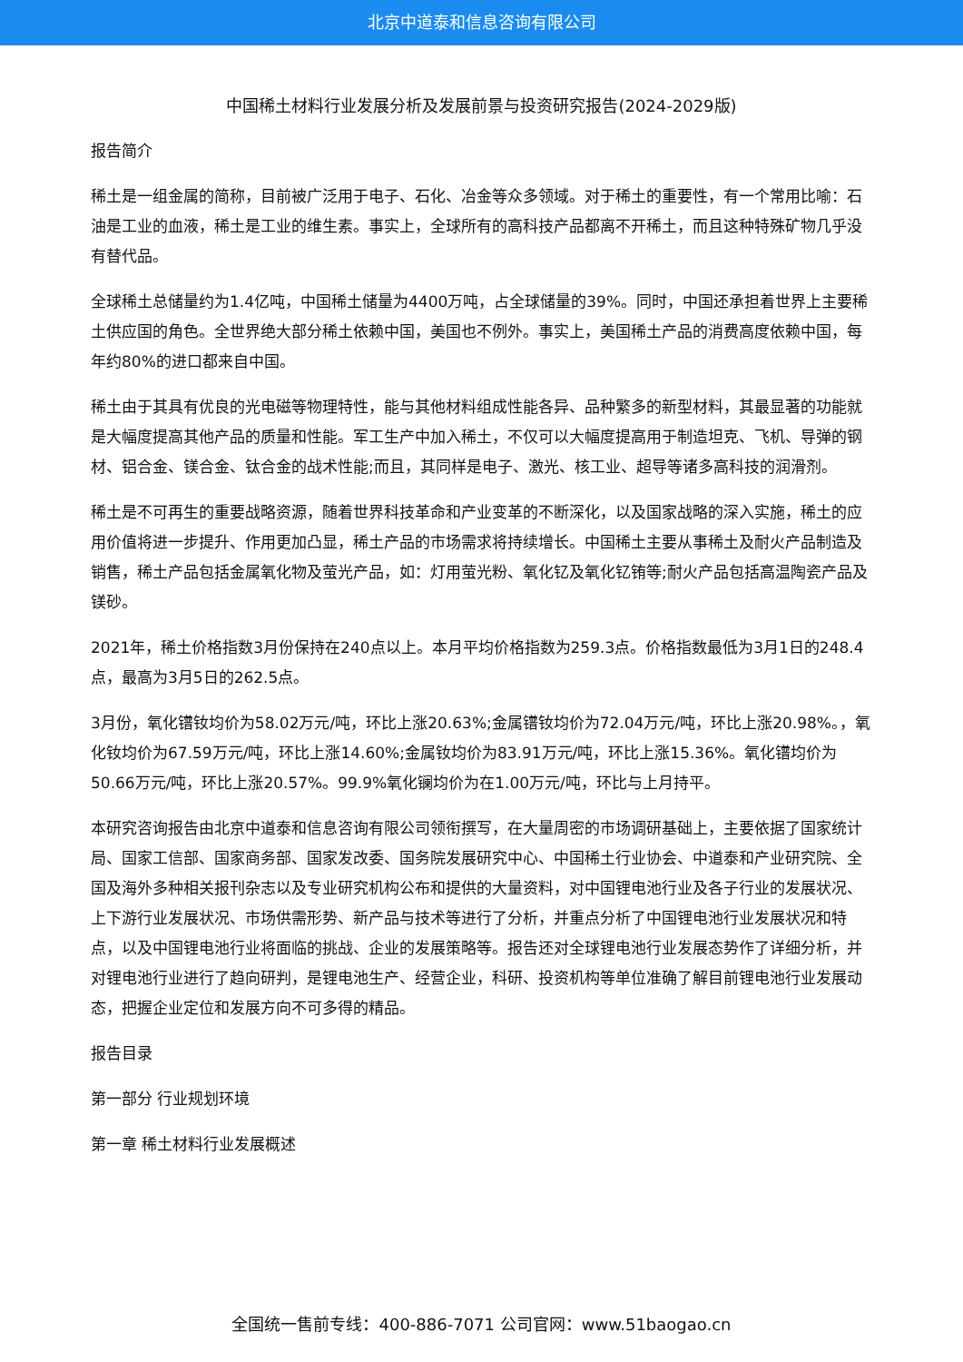北京中道泰和信息咨询有限公司
中国稀土材料行业发展分析及发展前景与投资研究报告(2024-2029版)
报告简介
稀土是一组金属的简称，目前被广泛用于电子、石化、冶金等众多领域。对于稀土的重要性，有一个常用比喻：石油是工业的血液，稀土是工业的维生素。事实上，全球所有的高科技产品都离不开稀土，而且这种特殊矿物几乎没有替代品。
全球稀土总储量约为1.4亿吨，中国稀土储量为4400万吨，占全球储量的39%。同时，中国还承担着世界上主要稀土供应国的角色。全世界绝大部分稀土依赖中国，美国也不例外。事实上，美国稀土产品的消费高度依赖中国，每年约80%的进口都来自中国。
稀土由于其具有优良的光电磁等物理特性，能与其他材料组成性能各异、品种繁多的新型材料，其最显著的功能就是大幅度提高其他产品的质量和性能。军工生产中加入稀土，不仅可以大幅度提高用于制造坦克、飞机、导弹的钢材、铝合金、镁合金、钛合金的战术性能;而且，其同样是电子、激光、核工业、超导等诸多高科技的润滑剂。
稀土是不可再生的重要战略资源，随着世界科技革命和产业变革的不断深化，以及国家战略的深入实施，稀土的应用价值将进一步提升、作用更加凸显，稀土产品的市场需求将持续增长。中国稀土主要从事稀土及耐火产品制造及销售，稀土产品包括金属氧化物及萤光产品，如：灯用萤光粉、氧化钇及氧化钇铕等;耐火产品包括高温陶瓷产品及镁砂。
2021年，稀土价格指数3月份保持在240点以上。本月平均价格指数为259.3点。价格指数最低为3月1日的248.4点，最高为3月5日的262.5点。
3月份，氧化镨钕均价为58.02万元/吨，环比上涨20.63%;金属镨钕均价为72.04万元/吨，环比上涨20.98%。，氧化钕均价为67.59万元/吨，环比上涨14.60%;金属钕均价为83.91万元/吨，环比上涨15.36%。氧化镨均价为50.66万元/吨，环比上涨20.57%。99.9%氧化镧均价为在1.00万元/吨，环比与上月持平。
本研究咨询报告由北京中道泰和信息咨询有限公司领衔撰写，在大量周密的市场调研基础上，主要依据了国家统计局、国家工信部、国家商务部、国家发改委、国务院发展研究中心、中国稀土行业协会、中道泰和产业研究院、全国及海外多种相关报刊杂志以及专业研究机构公布和提供的大量资料，对中国锂电池行业及各子行业的发展状况、上下游行业发展状况、市场供需形势、新产品与技术等进行了分析，并重点分析了中国锂电池行业发展状况和特点，以及中国锂电池行业将面临的挑战、企业的发展策略等。报告还对全球锂电池行业发展态势作了详细分析，并对锂电池行业进行了趋向研判，是锂电池生产、经营企业，科研、投资机构等单位准确了解目前锂电池行业发展动态，把握企业定位和发展方向不可多得的精品。
报告目录
第一部分 行业规划环境
第一章 稀土材料行业发展概述
全国统一售前专线：400-886-7071 公司官网：www.51baogao.cn